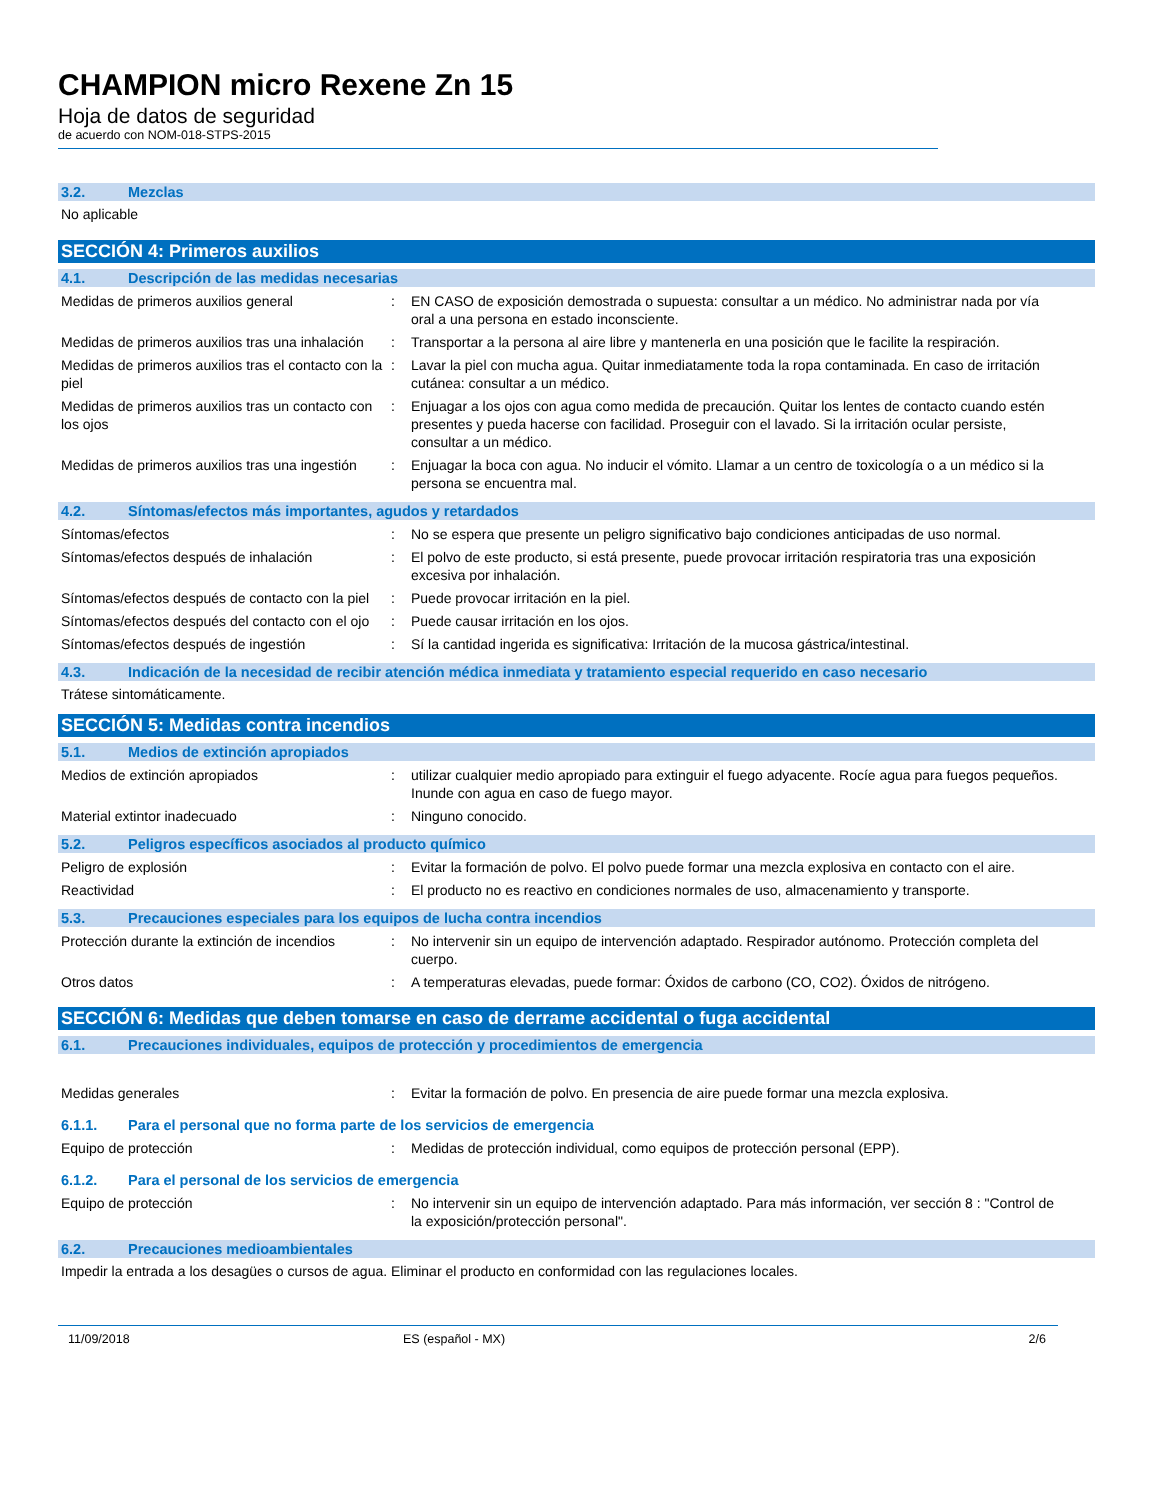CHAMPION micro Rexene Zn 15
Hoja de datos de seguridad
de acuerdo con NOM-018-STPS-2015
3.2. Mezclas
No aplicable
SECCIÓN 4: Primeros auxilios
4.1. Descripción de las medidas necesarias
Medidas de primeros auxilios general : EN CASO de exposición demostrada o supuesta: consultar a un médico. No administrar nada por vía oral a una persona en estado inconsciente.
Medidas de primeros auxilios tras una inhalación
: Transportar a la persona al aire libre y mantenerla en una posición que le facilite la respiración.
Medidas de primeros auxilios tras el contacto con la piel
: Lavar la piel con mucha agua. Quitar inmediatamente toda la ropa contaminada. En caso de irritación cutánea: consultar a un médico.
Medidas de primeros auxilios tras un contacto con los ojos
: Enjuagar a los ojos con agua como medida de precaución. Quitar los lentes de contacto cuando estén presentes y pueda hacerse con facilidad. Proseguir con el lavado. Si la irritación ocular persiste, consultar a un médico.
Medidas de primeros auxilios tras una ingestión
: Enjuagar la boca con agua. No inducir el vómito. Llamar a un centro de toxicología o a un médico si la persona se encuentra mal.
4.2. Síntomas/efectos más importantes, agudos y retardados
Síntomas/efectos : No se espera que presente un peligro significativo bajo condiciones anticipadas de uso normal.
Síntomas/efectos después de inhalación : El polvo de este producto, si está presente, puede provocar irritación respiratoria tras una exposición excesiva por inhalación.
Síntomas/efectos después de contacto con la piel
: Puede provocar irritación en la piel.
Síntomas/efectos después del contacto con el ojo
: Puede causar irritación en los ojos.
Síntomas/efectos después de ingestión : Sí la cantidad ingerida es significativa: Irritación de la mucosa gástrica/intestinal.
4.3. Indicación de la necesidad de recibir atención médica inmediata y tratamiento especial requerido en caso necesario
Trátese sintomáticamente.
SECCIÓN 5: Medidas contra incendios
5.1. Medios de extinción apropiados
Medios de extinción apropiados : utilizar cualquier medio apropiado para extinguir el fuego adyacente. Rocíe agua para fuegos pequeños. Inunde con agua en caso de fuego mayor.
Material extintor inadecuado : Ninguno conocido.
5.2. Peligros específicos asociados al producto químico
Peligro de explosión : Evitar la formación de polvo. El polvo puede formar una mezcla explosiva en contacto con el aire.
Reactividad : El producto no es reactivo en condiciones normales de uso, almacenamiento y transporte.
5.3. Precauciones especiales para los equipos de lucha contra incendios
Protección durante la extinción de incendios
: No intervenir sin un equipo de intervención adaptado. Respirador autónomo. Protección completa del cuerpo.
Otros datos : A temperaturas elevadas, puede formar: Óxidos de carbono (CO, CO2). Óxidos de nitrógeno.
SECCIÓN 6: Medidas que deben tomarse en caso de derrame accidental o fuga accidental
6.1. Precauciones individuales, equipos de protección y procedimientos de emergencia
Medidas generales : Evitar la formación de polvo. En presencia de aire puede formar una mezcla explosiva.
6.1.1. Para el personal que no forma parte de los servicios de emergencia
Equipo de protección : Medidas de protección individual, como equipos de protección personal (EPP).
6.1.2. Para el personal de los servicios de emergencia
Equipo de protección : No intervenir sin un equipo de intervención adaptado. Para más información, ver sección 8 : "Control de la exposición/protección personal".
6.2. Precauciones medioambientales
Impedir la entrada a los desagües o cursos de agua. Eliminar el producto en conformidad con las regulaciones locales.
11/09/2018 ES (español - MX) 2/6